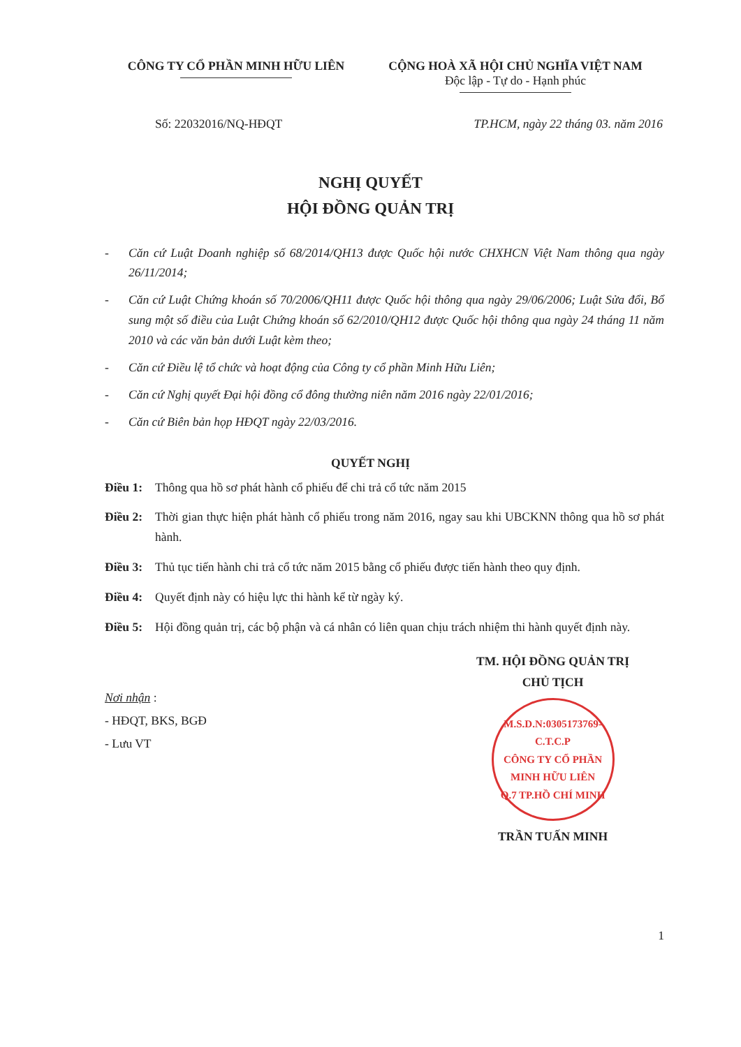CÔNG TY CỔ PHẦN MINH HỮU LIÊN CỘNG HOÀ XÃ HỘI CHỦ NGHĨA VIỆT NAM
Độc lập - Tự do - Hạnh phúc
Số: 22032016/NQ-HĐQT TP.HCM, ngày 22 tháng 03. năm 2016
NGHỊ QUYẾT
HỘI ĐỒNG QUẢN TRỊ
- Căn cứ Luật Doanh nghiệp số 68/2014/QH13 được Quốc hội nước CHXHCN Việt Nam thông qua ngày 26/11/2014;
- Căn cứ Luật Chứng khoán số 70/2006/QH11 được Quốc hội thông qua ngày 29/06/2006; Luật Sửa đổi, Bổ sung một số điều của Luật Chứng khoán số 62/2010/QH12 được Quốc hội thông qua ngày 24 tháng 11 năm 2010 và các văn bản dưới Luật kèm theo;
- Căn cứ Điều lệ tổ chức và hoạt động của Công ty cổ phần Minh Hữu Liên;
- Căn cứ Nghị quyết Đại hội đồng cổ đông thường niên năm 2016 ngày 22/01/2016;
- Căn cứ Biên bản họp HĐQT ngày 22/03/2016.
QUYẾT NGHỊ
Điều 1: Thông qua hồ sơ phát hành cổ phiếu để chi trả cổ tức năm 2015
Điều 2: Thời gian thực hiện phát hành cổ phiếu trong năm 2016, ngay sau khi UBCKNN thông qua hồ sơ phát hành.
Điều 3: Thủ tục tiến hành chi trả cổ tức năm 2015 bằng cổ phiếu được tiến hành theo quy định.
Điều 4: Quyết định này có hiệu lực thi hành kể từ ngày ký.
Điều 5: Hội đồng quản trị, các bộ phận và cá nhân có liên quan chịu trách nhiệm thi hành quyết định này.
Nơi nhận :
- HĐQT, BKS, BGĐ
- Lưu VT
TM. HỘI ĐỒNG QUẢN TRỊ
CHỦ TỊCH
M.S.D.N:0305173769-C.T.C.P
CÔNG TY CỔ PHẦN MINH HỮU LIÊN
Q.7 TP.HỒ CHÍ MINH
TRẦN TUẤN MINH
1